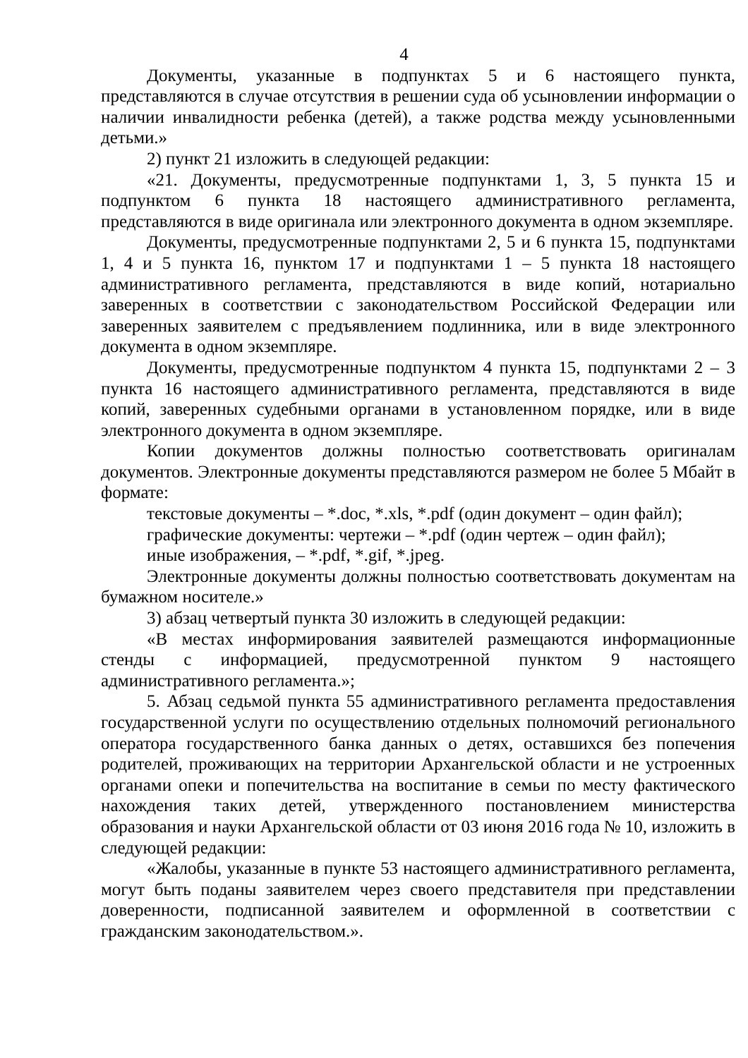4
Документы, указанные в подпунктах 5 и 6 настоящего пункта, представляются в случае отсутствия в решении суда об усыновлении информации о наличии инвалидности ребенка (детей), а также родства между усыновленными детьми.»
2) пункт 21 изложить в следующей редакции:
«21. Документы, предусмотренные подпунктами 1, 3, 5 пункта 15 и подпунктом 6 пункта 18 настоящего административного регламента, представляются в виде оригинала или электронного документа в одном экземпляре.
Документы, предусмотренные подпунктами 2, 5 и 6 пункта 15, подпунктами 1, 4 и 5 пункта 16, пунктом 17 и подпунктами 1 – 5 пункта 18 настоящего административного регламента, представляются в виде копий, нотариально заверенных в соответствии с законодательством Российской Федерации или заверенных заявителем с предъявлением подлинника, или в виде электронного документа в одном экземпляре.
Документы, предусмотренные подпунктом 4 пункта 15, подпунктами 2 – 3 пункта 16 настоящего административного регламента, представляются в виде копий, заверенных судебными органами в установленном порядке, или в виде электронного документа в одном экземпляре.
Копии документов должны полностью соответствовать оригиналам документов. Электронные документы представляются размером не более 5 Мбайт в формате:
текстовые документы – *.doc, *.xls, *.pdf (один документ – один файл);
графические документы: чертежи – *.pdf (один чертеж – один файл);
иные изображения, – *.pdf, *.gif, *.jpeg.
Электронные документы должны полностью соответствовать документам на бумажном носителе.»
3) абзац четвертый пункта 30 изложить в следующей редакции:
«В местах информирования заявителей размещаются информационные стенды с информацией, предусмотренной пунктом 9 настоящего административного регламента.»;
5. Абзац седьмой пункта 55 административного регламента предоставления государственной услуги по осуществлению отдельных полномочий регионального оператора государственного банка данных о детях, оставшихся без попечения родителей, проживающих на территории Архангельской области и не устроенных органами опеки и попечительства на воспитание в семьи по месту фактического нахождения таких детей, утвержденного постановлением министерства образования и науки Архангельской области от 03 июня 2016 года № 10, изложить в следующей редакции:
«Жалобы, указанные в пункте 53 настоящего административного регламента, могут быть поданы заявителем через своего представителя при представлении доверенности, подписанной заявителем и оформленной в соответствии с гражданским законодательством.».